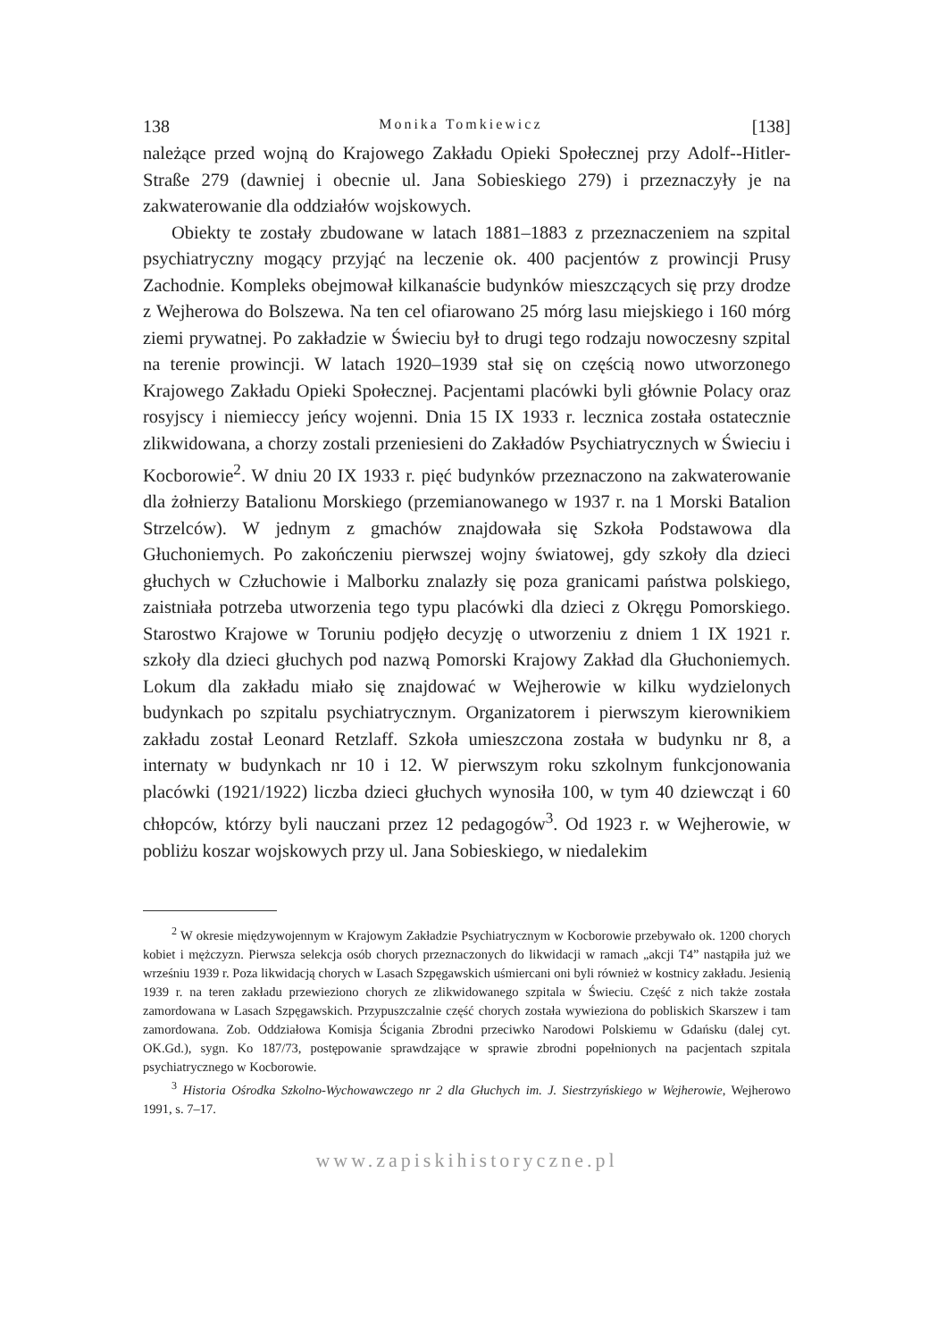138 Monika Tomkiewicz [138]
należące przed wojną do Krajowego Zakładu Opieki Społecznej przy Adolf--Hitler-Straße 279 (dawniej i obecnie ul. Jana Sobieskiego 279) i przeznaczyły je na zakwaterowanie dla oddziałów wojskowych.
Obiekty te zostały zbudowane w latach 1881–1883 z przeznaczeniem na szpital psychiatryczny mogący przyjąć na leczenie ok. 400 pacjentów z prowincji Prusy Zachodnie. Kompleks obejmował kilkanaście budynków mieszczących się przy drodze z Wejherowa do Bolszewa. Na ten cel ofiarowano 25 mórg lasu miejskiego i 160 mórg ziemi prywatnej. Po zakładzie w Świeciu był to drugi tego rodzaju nowoczesny szpital na terenie prowincji. W latach 1920–1939 stał się on częścią nowo utworzonego Krajowego Zakładu Opieki Społecznej. Pacjentami placówki byli głównie Polacy oraz rosyjscy i niemieccy jeńcy wojenni. Dnia 15 IX 1933 r. lecznica została ostatecznie zlikwidowana, a chorzy zostali przeniesieni do Zakładów Psychiatrycznych w Świeciu i Kocborowie<sup>2</sup>. W dniu 20 IX 1933 r. pięć budynków przeznaczono na zakwaterowanie dla żołnierzy Batalionu Morskiego (przemianowanego w 1937 r. na 1 Morski Batalion Strzelców). W jednym z gmachów znajdowała się Szkoła Podstawowa dla Głuchoniemych. Po zakończeniu pierwszej wojny światowej, gdy szkoły dla dzieci głuchych w Człuchowie i Malborku znalazły się poza granicami państwa polskiego, zaistniała potrzeba utworzenia tego typu placówki dla dzieci z Okręgu Pomorskiego. Starostwo Krajowe w Toruniu podjęło decyzję o utworzeniu z dniem 1 IX 1921 r. szkoły dla dzieci głuchych pod nazwą Pomorski Krajowy Zakład dla Głuchoniemych. Lokum dla zakładu miało się znajdować w Wejherowie w kilku wydzielonych budynkach po szpitalu psychiatrycznym. Organizatorem i pierwszym kierownikiem zakładu został Leonard Retzlaff. Szkoła umieszczona została w budynku nr 8, a internaty w budynkach nr 10 i 12. W pierwszym roku szkolnym funkcjonowania placówki (1921/1922) liczba dzieci głuchych wynosiła 100, w tym 40 dziewcząt i 60 chłopców, którzy byli nauczani przez 12 pedagogów<sup>3</sup>. Od 1923 r. w Wejherowie, w pobliżu koszar wojskowych przy ul. Jana Sobieskiego, w niedalekim
<sup>2</sup> W okresie międzywojennym w Krajowym Zakładzie Psychiatrycznym w Kocborowie przebywało ok. 1200 chorych kobiet i mężczyzn. Pierwsza selekcja osób chorych przeznaczonych do likwidacji w ramach „akcji T4” nastąpiła już we wrześniu 1939 r. Poza likwidacją chorych w Lasach Szpęgawskich uśmiercani oni byli również w kostnicy zakładu. Jesienią 1939 r. na teren zakładu przewieziono chorych ze zlikwidowanego szpitala w Świeciu. Część z nich także została zamordowana w Lasach Szpęgawskich. Przypuszczalnie część chorych została wywieziona do pobliskich Skarszew i tam zamordowana. Zob. Oddziałowa Komisja Ścigania Zbrodni przeciwko Narodowi Polskiemu w Gdańsku (dalej cyt. OK.Gd.), sygn. Ko 187/73, postępowanie sprawdzające w sprawie zbrodni popełnionych na pacjentach szpitala psychiatrycznego w Kocborowie.
<sup>3</sup> Historia Ośrodka Szkolno-Wychowawczego nr 2 dla Głuchych im. J. Siestrzyńskiego w Wejherowie, Wejherowo 1991, s. 7–17.
www.zapiskihistoryczne.pl